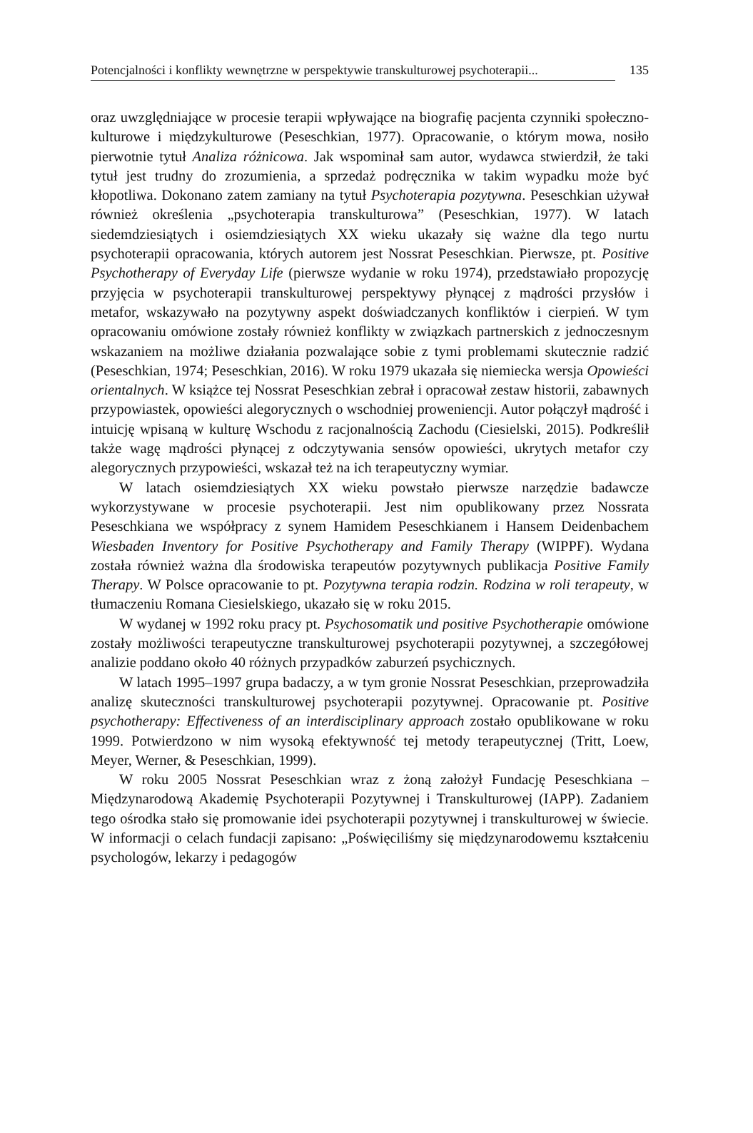Potencjalności i konflikty wewnętrzne w perspektywie transkulturowej psychoterapii... 135
oraz uwzględniające w procesie terapii wpływające na biografię pacjenta czynniki społeczno-kulturowe i międzykulturowe (Peseschkian, 1977). Opracowanie, o którym mowa, nosiło pierwotnie tytuł Analiza różnicowa. Jak wspominał sam autor, wydawca stwierdził, że taki tytuł jest trudny do zrozumienia, a sprzedaż podręcznika w takim wypadku może być kłopotliwa. Dokonano zatem zamiany na tytuł Psychoterapia pozytywna. Peseschkian używał również określenia „psychoterapia transkulturowa” (Peseschkian, 1977). W latach siedemdziesiątych i osiemdziesiątych XX wieku ukazały się ważne dla tego nurtu psychoterapii opracowania, których autorem jest Nossrat Peseschkian. Pierwsze, pt. Positive Psychotherapy of Everyday Life (pierwsze wydanie w roku 1974), przedstawiało propozycję przyjęcia w psychoterapii transkulturowej perspektywy płynącej z mądrości przysłów i metafor, wskazywało na pozytywny aspekt doświadczanych konfliktów i cierpień. W tym opracowaniu omówione zostały również konflikty w związkach partnerskich z jednoczesnym wskazaniem na możliwe działania pozwalające sobie z tymi problemami skutecznie radzić (Peseschkian, 1974; Peseschkian, 2016). W roku 1979 ukazała się niemiecka wersja Opowieści orientalnych. W książce tej Nossrat Peseschkian zebrał i opracował zestaw historii, zabawnych przypowiastek, opowieści alegorycznych o wschodniej proweniencji. Autor połączył mądrość i intuicję wpisaną w kulturę Wschodu z racjonalnością Zachodu (Ciesielski, 2015). Podkreślił także wagę mądrości płynącej z odczytywania sensów opowieści, ukrytych metafor czy alegorycznych przypowieści, wskazał też na ich terapeutyczny wymiar.
W latach osiemdziesiątych XX wieku powstało pierwsze narzędzie badawcze wykorzystywane w procesie psychoterapii. Jest nim opublikowany przez Nossrata Peseschkiana we współpracy z synem Hamidem Peseschkianem i Hansem Deidenbachem Wiesbaden Inventory for Positive Psychotherapy and Family Therapy (WIPPF). Wydana została również ważna dla środowiska terapeutów pozytywnych publikacja Positive Family Therapy. W Polsce opracowanie to pt. Pozytywna terapia rodzin. Rodzina w roli terapeuty, w tłumaczeniu Romana Ciesielskiego, ukazało się w roku 2015.
W wydanej w 1992 roku pracy pt. Psychosomatik und positive Psychotherapie omówione zostały możliwości terapeutyczne transkulturowej psychoterapii pozytywnej, a szczegółowej analizie poddano około 40 różnych przypadków zaburzeń psychicznych.
W latach 1995–1997 grupa badaczy, a w tym gronie Nossrat Peseschkian, przeprowadziła analizę skuteczności transkulturowej psychoterapii pozytywnej. Opracowanie pt. Positive psychotherapy: Effectiveness of an interdisciplinary approach zostało opublikowane w roku 1999. Potwierdzono w nim wysoką efektywność tej metody terapeutycznej (Tritt, Loew, Meyer, Werner, & Peseschkian, 1999).
W roku 2005 Nossrat Peseschkian wraz z żoną założył Fundację Peseschkiana – Międzynarodową Akademię Psychoterapii Pozytywnej i Transkulturowej (IAPP). Zadaniem tego ośrodka stało się promowanie idei psychoterapii pozytywnej i transkulturowej w świecie. W informacji o celach fundacji zapisano: „Poświęciliśmy się międzynarodowemu kształceniu psychologów, lekarzy i pedagogów